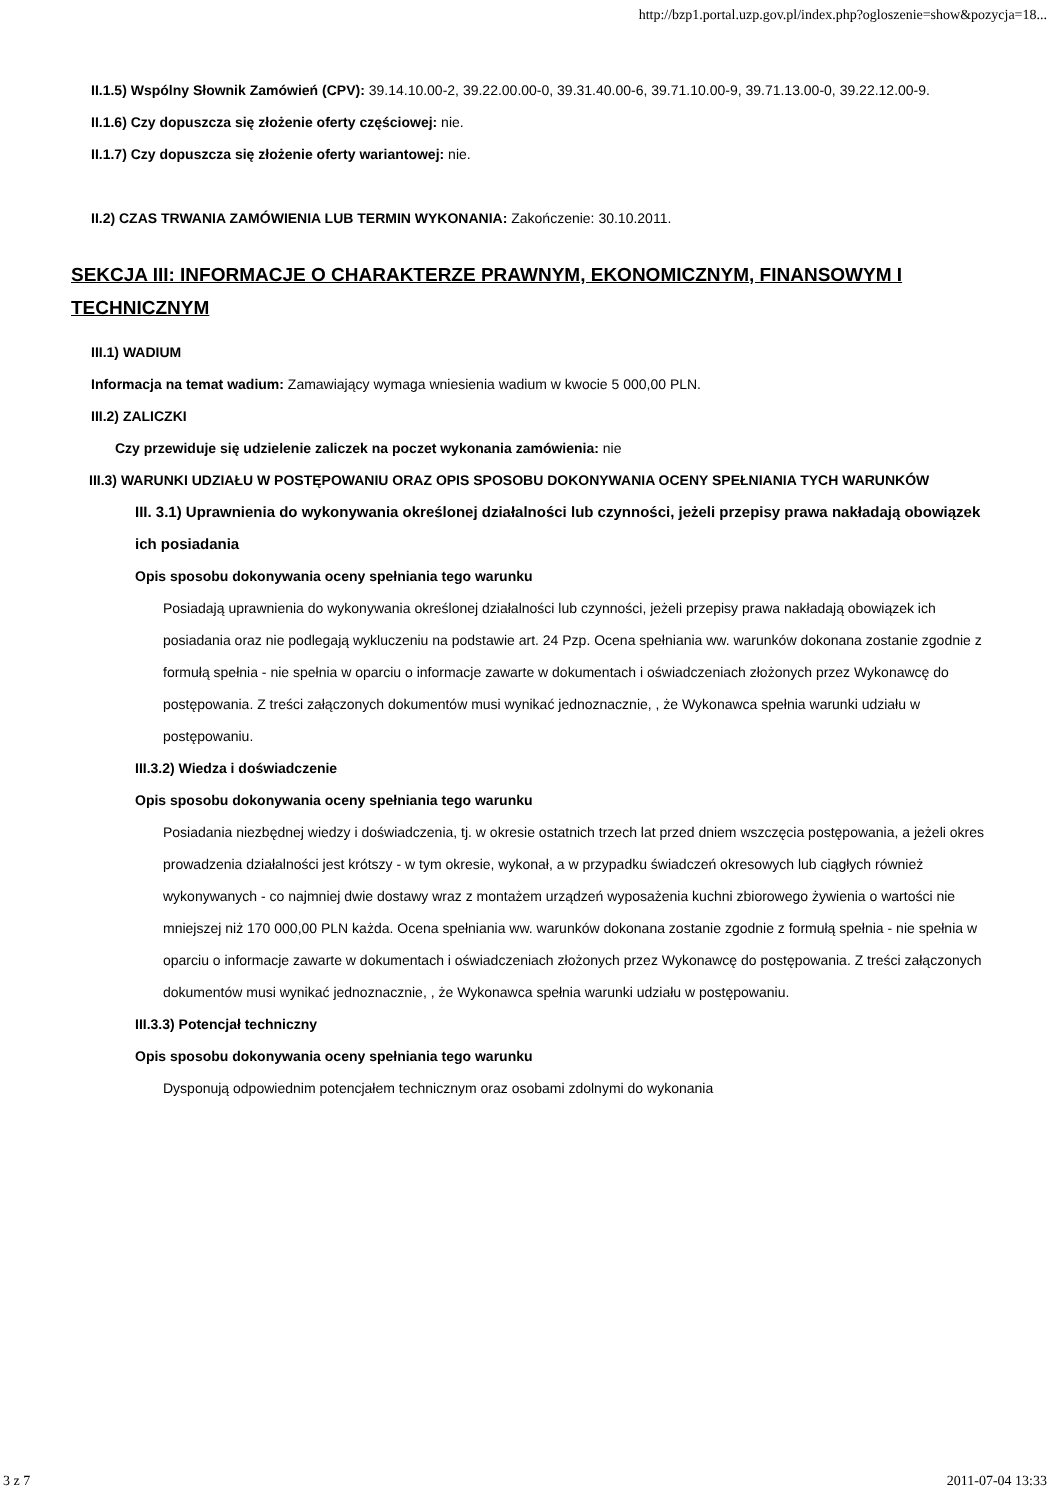http://bzp1.portal.uzp.gov.pl/index.php?ogloszenie=show&pozycja=18...
II.1.5) Wspólny Słownik Zamówień (CPV): 39.14.10.00-2, 39.22.00.00-0, 39.31.40.00-6, 39.71.10.00-9, 39.71.13.00-0, 39.22.12.00-9.
II.1.6) Czy dopuszcza się złożenie oferty częściowej: nie.
II.1.7) Czy dopuszcza się złożenie oferty wariantowej: nie.
II.2) CZAS TRWANIA ZAMÓWIENIA LUB TERMIN WYKONANIA: Zakończenie: 30.10.2011.
SEKCJA III: INFORMACJE O CHARAKTERZE PRAWNYM, EKONOMICZNYM, FINANSOWYM I TECHNICZNYM
III.1) WADIUM
Informacja na temat wadium: Zamawiający wymaga wniesienia wadium w kwocie 5 000,00 PLN.
III.2) ZALICZKI
Czy przewiduje się udzielenie zaliczek na poczet wykonania zamówienia: nie
III.3) WARUNKI UDZIAŁU W POSTĘPOWANIU ORAZ OPIS SPOSOBU DOKONYWANIA OCENY SPEŁNIANIA TYCH WARUNKÓW
III. 3.1) Uprawnienia do wykonywania określonej działalności lub czynności, jeżeli przepisy prawa nakładają obowiązek ich posiadania
Opis sposobu dokonywania oceny spełniania tego warunku
Posiadają uprawnienia do wykonywania określonej działalności lub czynności, jeżeli przepisy prawa nakładają obowiązek ich posiadania oraz nie podlegają wykluczeniu na podstawie art. 24 Pzp. Ocena spełniania ww. warunków dokonana zostanie zgodnie z formułą spełnia - nie spełnia w oparciu o informacje zawarte w dokumentach i oświadczeniach złożonych przez Wykonawcę do postępowania. Z treści załączonych dokumentów musi wynikać jednoznacznie, , że Wykonawca spełnia warunki udziału w postępowaniu.
III.3.2) Wiedza i doświadczenie
Opis sposobu dokonywania oceny spełniania tego warunku
Posiadania niezbędnej wiedzy i doświadczenia, tj. w okresie ostatnich trzech lat przed dniem wszczęcia postępowania, a jeżeli okres prowadzenia działalności jest krótszy - w tym okresie, wykonał, a w przypadku świadczeń okresowych lub ciągłych również wykonywanych - co najmniej dwie dostawy wraz z montażem urządzeń wyposażenia kuchni zbiorowego żywienia o wartości nie mniejszej niż 170 000,00 PLN każda. Ocena spełniania ww. warunków dokonana zostanie zgodnie z formułą spełnia - nie spełnia w oparciu o informacje zawarte w dokumentach i oświadczeniach złożonych przez Wykonawcę do postępowania. Z treści załączonych dokumentów musi wynikać jednoznacznie, , że Wykonawca spełnia warunki udziału w postępowaniu.
III.3.3) Potencjał techniczny
Opis sposobu dokonywania oceny spełniania tego warunku
Dysponują odpowiednim potencjałem technicznym oraz osobami zdolnymi do wykonania
3 z 7 2011-07-04 13:33